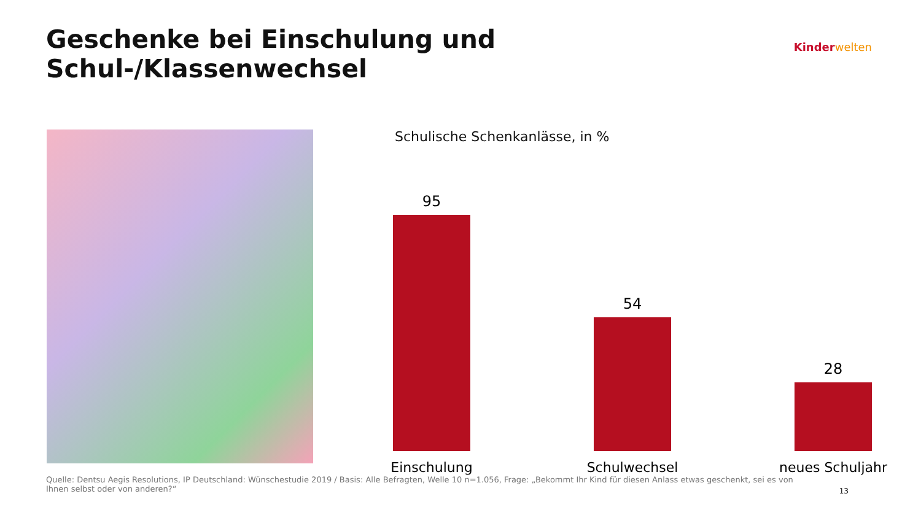Geschenke bei Einschulung und Schul-/Klassenwechsel
Kinder welten
Schulische Schenkanlässe, in %
95
54
28
Einschulung Schulwechsel neues Schuljahr
Quelle: Dentsu Aegis Resolutions, IP Deutschland: Wünschestudie 2019 / Basis: Alle Befragten, Welle 10 n=1.056, Frage: „Bekommt Ihr Kind für diesen Anlass etwas geschenkt, sei es von Ihnen selbst oder von anderen?“
13